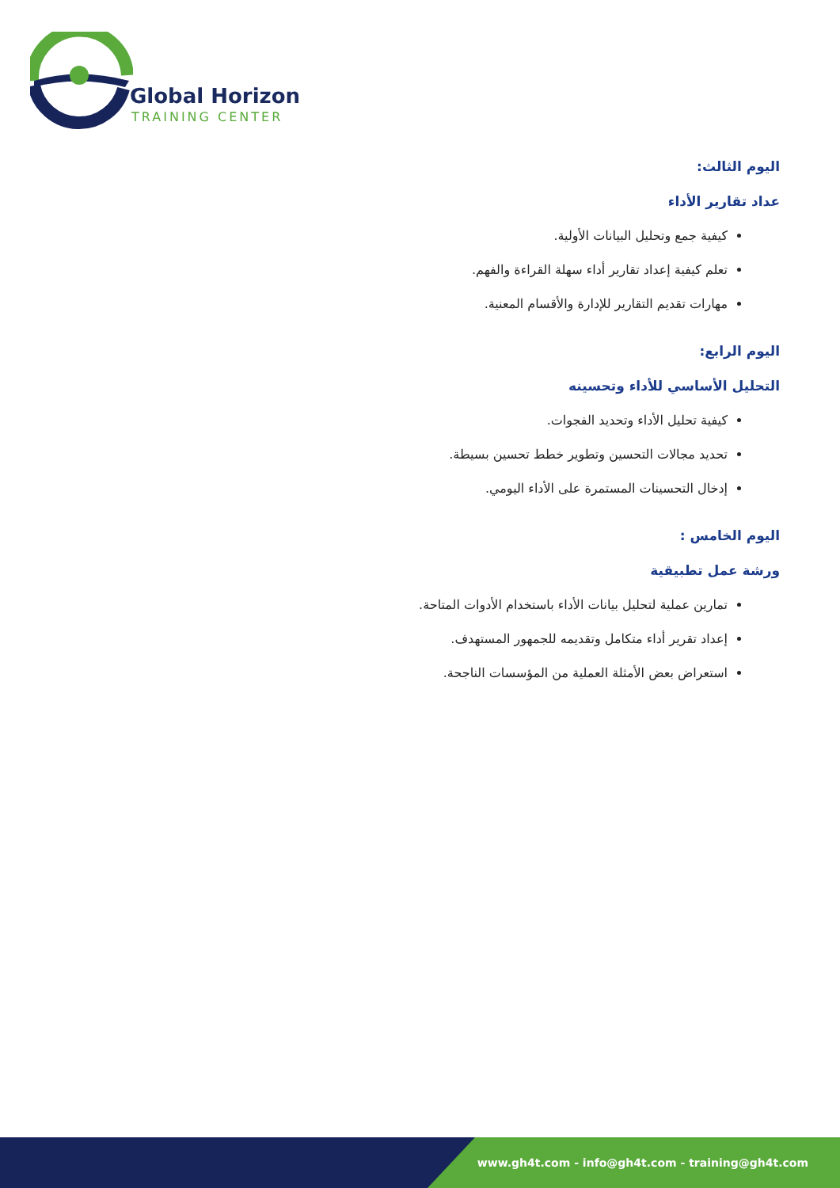Global Horizon
TRAINING CENTER
اليوم الثالث:
عداد تقارير الأداء
كيفية جمع وتحليل البيانات الأولية.
تعلم كيفية إعداد تقارير أداء سهلة القراءة والفهم.
مهارات تقديم التقارير للإدارة والأقسام المعنية.
اليوم الرابع:
التحليل الأساسي للأداء وتحسينه
كيفية تحليل الأداء وتحديد الفجوات.
تحديد مجالات التحسين وتطوير خطط تحسين بسيطة.
إدخال التحسينات المستمرة على الأداء اليومي.
اليوم الخامس :
ورشة عمل تطبيقية
تمارين عملية لتحليل بيانات الأداء باستخدام الأدوات المتاحة.
إعداد تقرير أداء متكامل وتقديمه للجمهور المستهدف.
استعراض بعض الأمثلة العملية من المؤسسات الناجحة.
www.gh4t.com - info@gh4t.com - training@gh4t.com